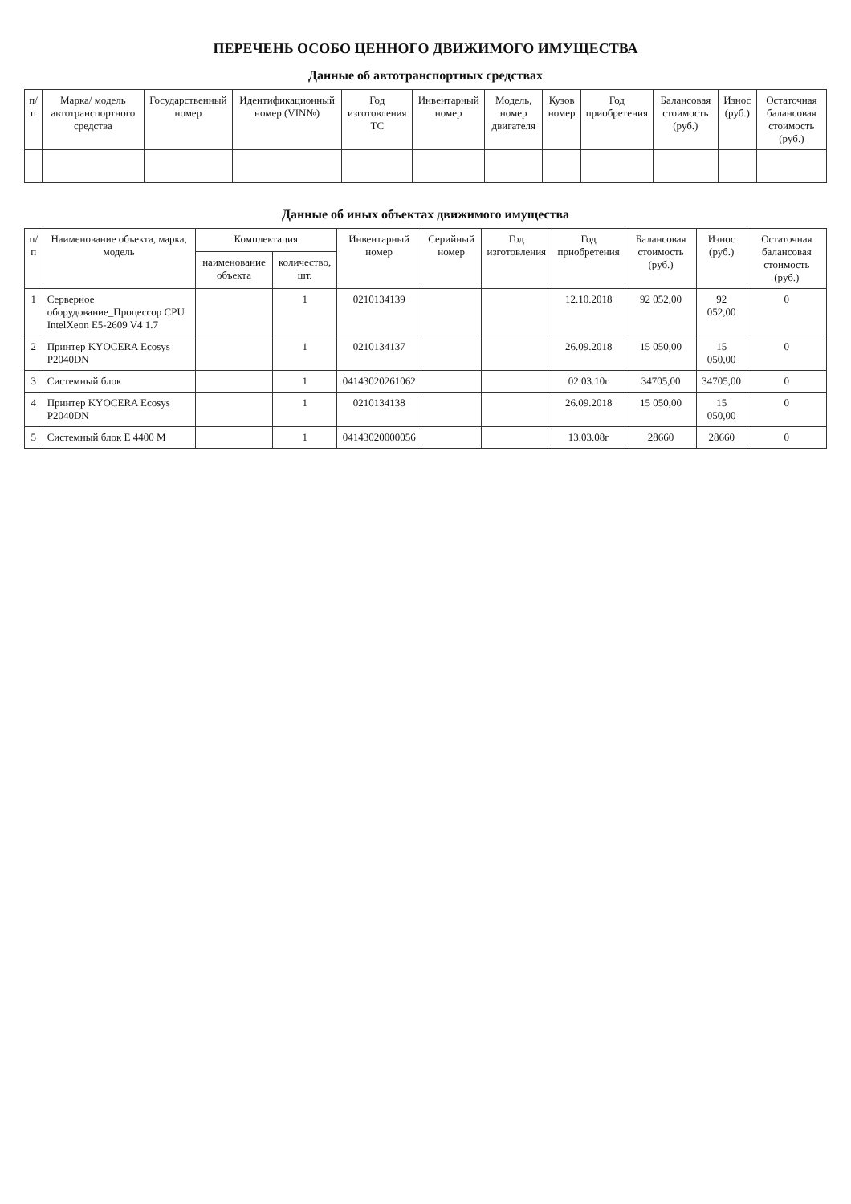ПЕРЕЧЕНЬ ОСОБО ЦЕННОГО ДВИЖИМОГО ИМУЩЕСТВА
Данные об автотранспортных средствах
| п/п | Марка/ модель автотранспортного средства | Государственный номер | Идентификационный номер (VIN№) | Год изготовления ТС | Инвентарный номер | Модель, номер двигателя | Кузов номер | Год приобретения | Балансовая стоимость (руб.) | Износ (руб.) | Остаточная балансовая стоимость (руб.) |
| --- | --- | --- | --- | --- | --- | --- | --- | --- | --- | --- | --- |
Данные об иных объектах движимого имущества
| п/п | Наименование объекта, марка, модель | Комплектация | | Инвентарный номер | Серийный номер | Год изготовления | Год приобретения | Балансовая стоимость (руб.) | Износ (руб.) | Остаточная балансовая стоимость (руб.) |
| --- | --- | --- | --- | --- | --- | --- | --- | --- | --- | --- |
| | | наименование объекта | количество, шт. | | | | | | | |
| 1 | Серверное оборудование_Процессор CPU IntelXeon E5-2609 V4 1.7 | | 1 | 0210134139 | | | 12.10.2018 | 92 052,00 | 92 052,00 | 0 |
| 2 | Принтер KYOCERA Ecosys P2040DN | | 1 | 0210134137 | | | 26.09.2018 | 15 050,00 | 15 050,00 | 0 |
| 3 | Системный блок | | 1 | 04143020261062 | | | 02.03.10г | 34705,00 | 34705,00 | 0 |
| 4 | Принтер KYOCERA Ecosys P2040DN | | 1 | 0210134138 | | | 26.09.2018 | 15 050,00 | 15 050,00 | 0 |
| 5 | Системный блок Е 4400 М | | 1 | 04143020000056 | | | 13.03.08г | 28660 | 28660 | 0 |